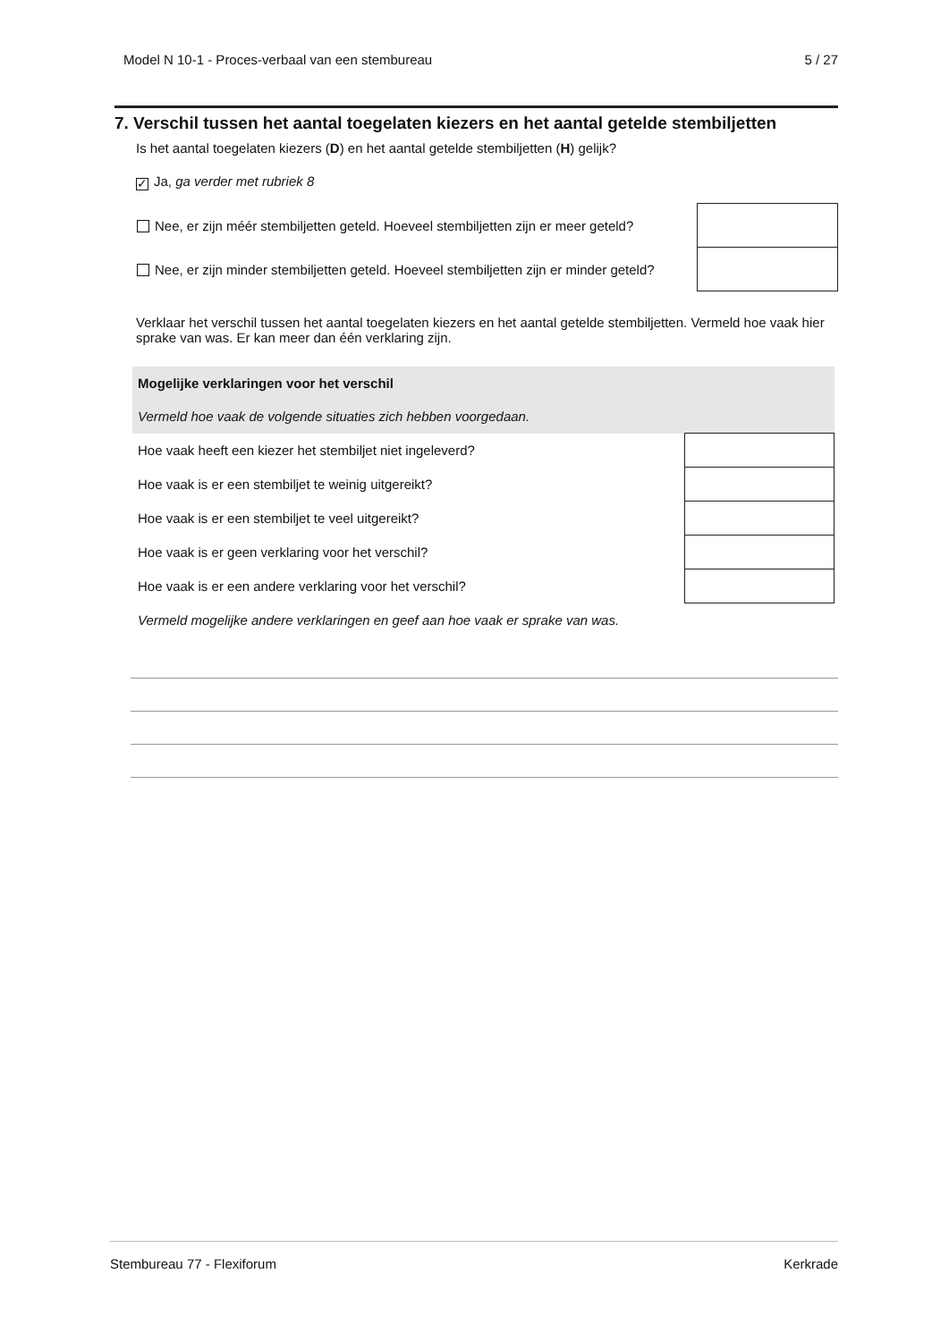Model N 10-1 - Proces-verbaal van een stembureau 5 / 27
7. Verschil tussen het aantal toegelaten kiezers en het aantal getelde stembiljetten
Is het aantal toegelaten kiezers (D) en het aantal getelde stembiljetten (H) gelijk?
✓ Ja, ga verder met rubriek 8
| Nee, er zijn méér stembiljetten geteld. Hoeveel stembiljetten zijn er meer geteld? | |
| Nee, er zijn minder stembiljetten geteld. Hoeveel stembiljetten zijn er minder geteld? | |
Verklaar het verschil tussen het aantal toegelaten kiezers en het aantal getelde stembiljetten. Vermeld hoe vaak hier sprake van was. Er kan meer dan één verklaring zijn.
| Mogelijke verklaringen voor het verschil | |
| Vermeld hoe vaak de volgende situaties zich hebben voorgedaan. | |
| Hoe vaak heeft een kiezer het stembiljet niet ingeleverd? | |
| Hoe vaak is er een stembiljet te weinig uitgereikt? | |
| Hoe vaak is er een stembiljet te veel uitgereikt? | |
| Hoe vaak is er geen verklaring voor het verschil? | |
| Hoe vaak is er een andere verklaring voor het verschil? | |
| Vermeld mogelijke andere verklaringen en geef aan hoe vaak er sprake van was. | |
Stembureau 77 - Flexiforum Kerkrade